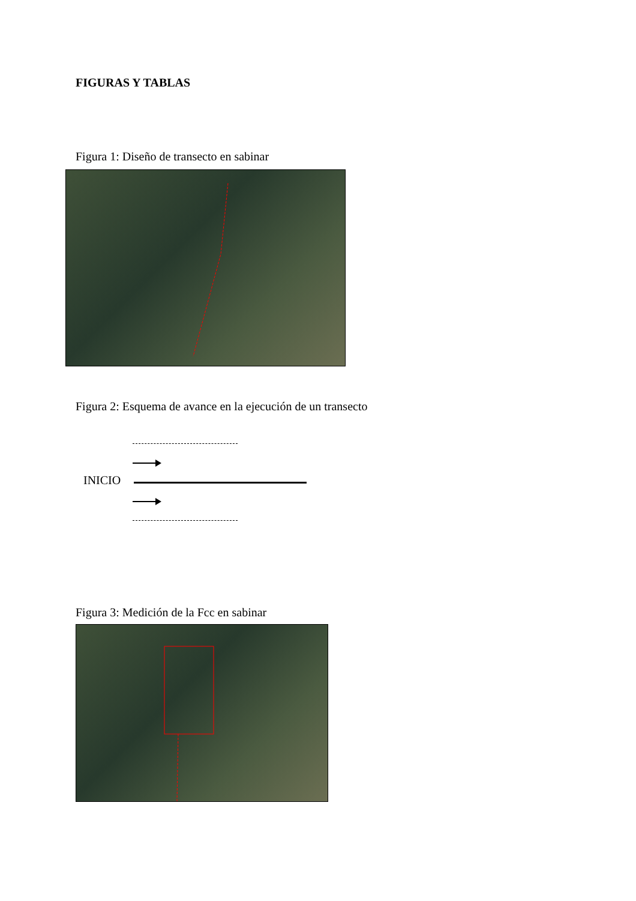FIGURAS Y TABLAS
Figura 1: Diseño de transecto en sabinar
Figura 2: Esquema de avance en la ejecución de un transecto
INICIO
Figura 3: Medición de la Fcc en sabinar